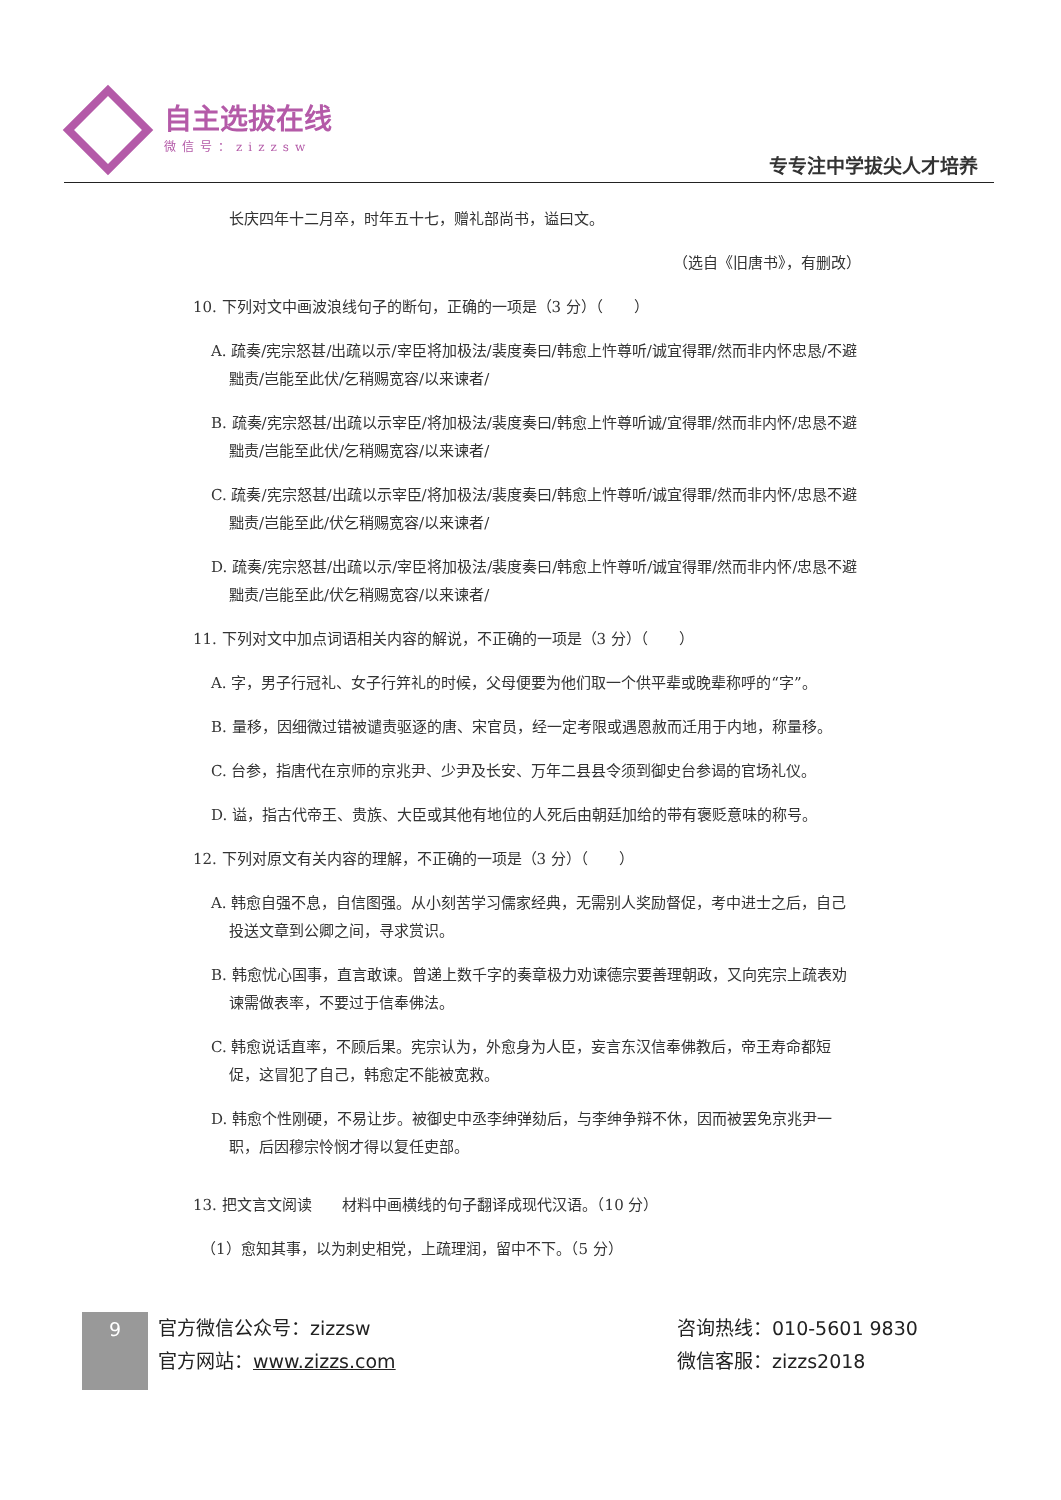自主选拔在线
微信号：zizzsw
专专注中学拔尖人才培养
长庆四年十二月卒，时年五十七，赠礼部尚书，谥曰文。
（选自《旧唐书》，有删改）
10. 下列对文中画波浪线句子的断句，正确的一项是（3 分）（　　）
A. 疏奏/宪宗怒甚/出疏以示/宰臣将加极法/裴度奏曰/韩愈上忤尊听/诚宜得罪/然而非内怀忠恳/不避黜责/岂能至此伏/乞稍赐宽容/以来谏者/
B. 疏奏/宪宗怒甚/出疏以示宰臣/将加极法/裴度奏曰/韩愈上忤尊听诚/宜得罪/然而非内怀/忠恳不避黜责/岂能至此伏/乞稍赐宽容/以来谏者/
C. 疏奏/宪宗怒甚/出疏以示宰臣/将加极法/裴度奏曰/韩愈上忤尊听/诚宜得罪/然而非内怀/忠恳不避黜责/岂能至此/伏乞稍赐宽容/以来谏者/
D. 疏奏/宪宗怒甚/出疏以示/宰臣将加极法/裴度奏曰/韩愈上忤尊听/诚宜得罪/然而非内怀/忠恳不避黜责/岂能至此/伏乞稍赐宽容/以来谏者/
11. 下列对文中加点词语相关内容的解说，不正确的一项是（3 分）（　　）
A. 字，男子行冠礼、女子行笄礼的时候，父母便要为他们取一个供平辈或晚辈称呼的“字”。
B. 量移，因细微过错被谴责驱逐的唐、宋官员，经一定考限或遇恩赦而迁用于内地，称量移。
C. 台参，指唐代在京师的京兆尹、少尹及长安、万年二县县令须到御史台参谒的官场礼仪。
D. 谥，指古代帝王、贵族、大臣或其他有地位的人死后由朝廷加给的带有褒贬意味的称号。
12. 下列对原文有关内容的理解，不正确的一项是（3 分）（　　）
A. 韩愈自强不息，自信图强。从小刻苦学习儒家经典，无需别人奖励督促，考中进士之后，自己投送文章到公卿之间，寻求赏识。
B. 韩愈忧心国事，直言敢谏。曾递上数千字的奏章极力劝谏德宗要善理朝政，又向宪宗上疏表劝谏需做表率，不要过于信奉佛法。
C. 韩愈说话直率，不顾后果。宪宗认为，外愈身为人臣，妄言东汉信奉佛教后，帝王寿命都短促，这冒犯了自己，韩愈定不能被宽救。
D. 韩愈个性刚硬，不易让步。被御史中丞李绅弹劾后，与李绅争辩不休，因而被罢免京兆尹一职，后因穆宗怜悯才得以复任吏部。
13. 把文言文阅读　　材料中画横线的句子翻译成现代汉语。（10 分）
（1）愈知其事，以为刺史相党，上疏理润，留中不下。（5 分）
9
官方微信公众号：zizzsw
官方网站：www.zizzs.com
咨询热线：010-5601 9830
微信客服：zizzs2018